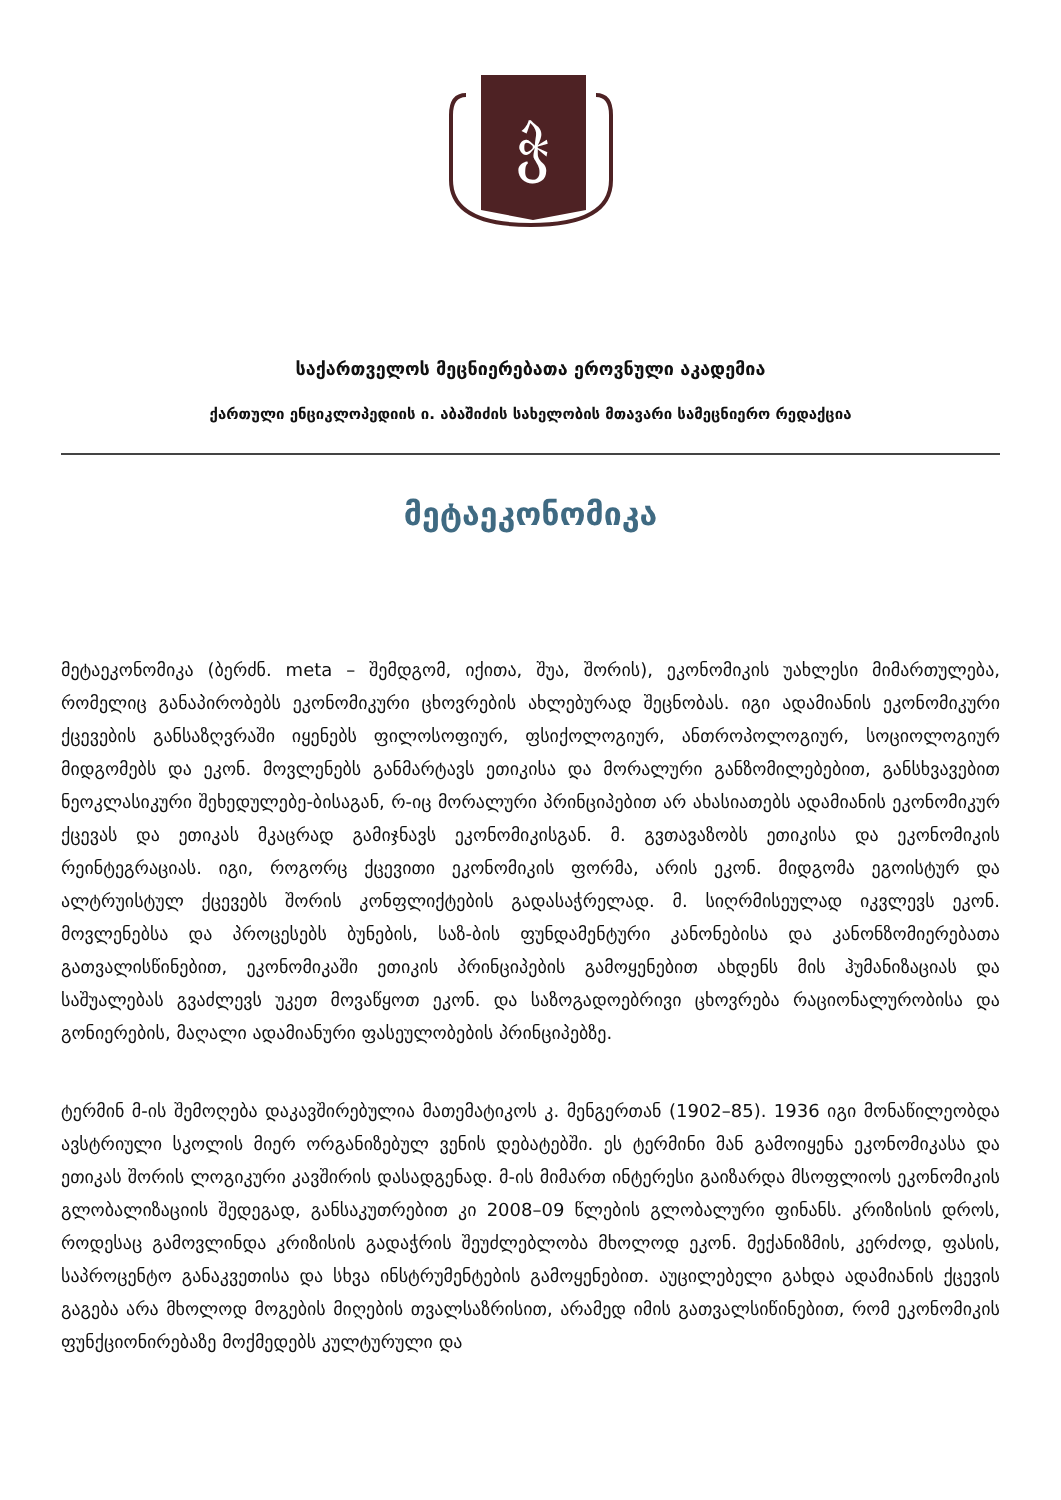ჭ
საქართველოს მეცნიერებათა ეროვნული აკადემია
ქართული ენციკლოპედიის ი. აბაშიძის სახელობის მთავარი სამეცნიერო რედაქცია
მეტაეკონომიკა
მეტაეკონომიკა (ბერძნ. meta – შემდგომ, იქითა, შუა, შორის), ეკონომიკის უახლესი მიმართულება, რომელიც განაპირობებს ეკონომიკური ცხოვრების ახლებურად შეცნობას. იგი ადამიანის ეკონომიკური ქცევების განსაზღვრაში იყენებს ფილოსოფიურ, ფსიქოლოგიურ, ანთროპოლოგიურ, სოციოლოგიურ მიდგომებს და ეკონ. მოვლენებს განმარტავს ეთიკისა და მორალური განზომილებებით, განსხვავებით ნეოკლასიკური შეხედულებე-ბისაგან, რ-იც მორალური პრინციპებით არ ახასიათებს ადამიანის ეკონომიკურ ქცევას და ეთიკას მკაცრად გამიჯნავს ეკონომიკისგან. მ. გვთავაზობს ეთიკისა და ეკონომიკის რეინტეგრაციას. იგი, როგორც ქცევითი ეკონომიკის ფორმა, არის ეკონ. მიდგომა ეგოისტურ და ალტრუისტულ ქცევებს შორის კონფლიქტების გადასაჭრელად. მ. სიღრმისეულად იკვლევს ეკონ. მოვლენებსა და პროცესებს ბუნების, საზ-ბის ფუნდამენტური კანონებისა და კანონზომიერებათა გათვალისწინებით, ეკონომიკაში ეთიკის პრინციპების გამოყენებით ახდენს მის ჰუმანიზაციას და საშუალებას გვაძლევს უკეთ მოვაწყოთ ეკონ. და საზოგადოებრივი ცხოვრება რაციონალურობისა და გონიერების, მაღალი ადამიანური ფასეულობების პრინციპებზე.
ტერმინ მ-ის შემოღება დაკავშირებულია მათემატიკოს კ. მენგერთან (1902–85). 1936 იგი მონაწილეობდა ავსტრიული სკოლის მიერ ორგანიზებულ ვენის დებატებში. ეს ტერმინი მან გამოიყენა ეკონომიკასა და ეთიკას შორის ლოგიკური კავშირის დასადგენად. მ-ის მიმართ ინტერესი გაიზარდა მსოფლიოს ეკონომიკის გლობალიზაციის შედეგად, განსაკუთრებით კი 2008–09 წლების გლობალური ფინანს. კრიზისის დროს, როდესაც გამოვლინდა კრიზისის გადაჭრის შეუძლებლობა მხოლოდ ეკონ. მექანიზმის, კერძოდ, ფასის, საპროცენტო განაკვეთისა და სხვა ინსტრუმენტების გამოყენებით. აუცილებელი გახდა ადამიანის ქცევის გაგება არა მხოლოდ მოგების მიღების თვალსაზრისით, არამედ იმის გათვალსიწინებით, რომ ეკონომიკის ფუნქციონირებაზე მოქმედებს კულტურული და